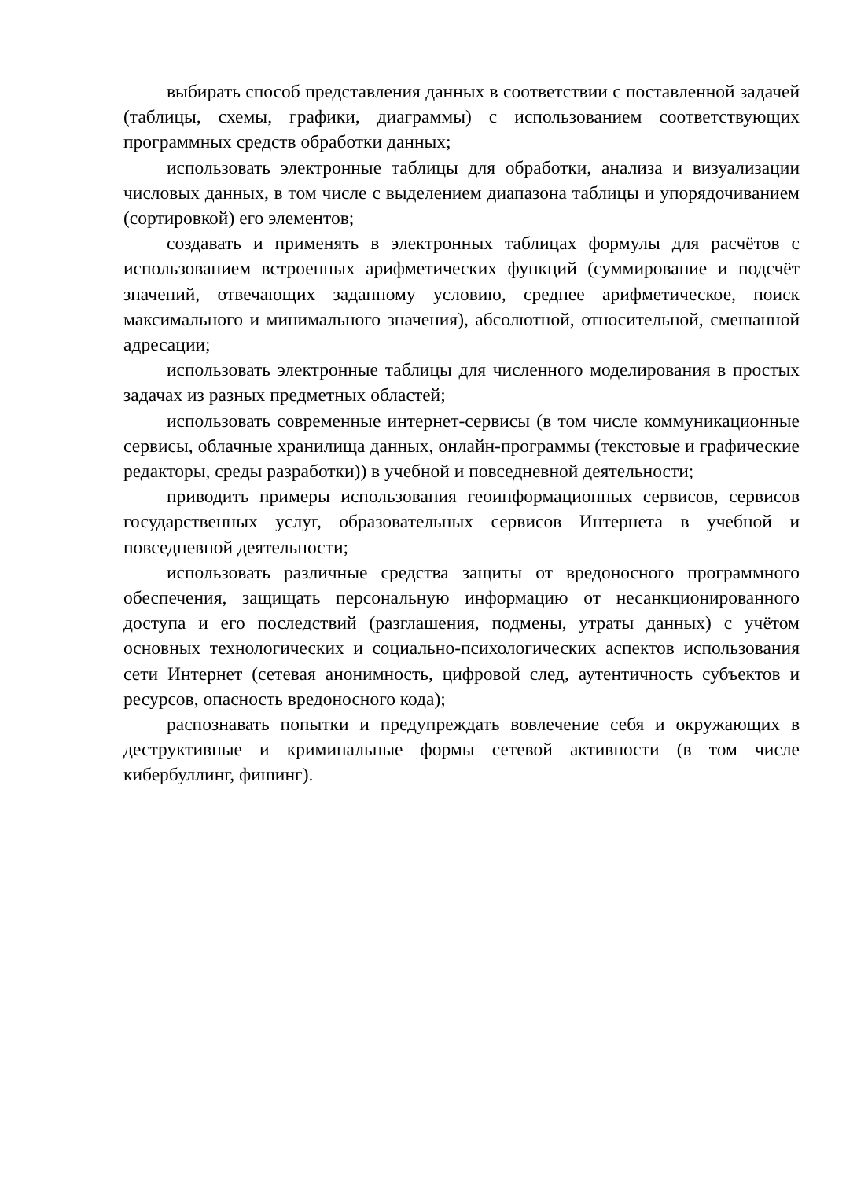выбирать способ представления данных в соответствии с поставленной задачей (таблицы, схемы, графики, диаграммы) с использованием соответствующих программных средств обработки данных;
использовать электронные таблицы для обработки, анализа и визуализации числовых данных, в том числе с выделением диапазона таблицы и упорядочиванием (сортировкой) его элементов;
создавать и применять в электронных таблицах формулы для расчётов с использованием встроенных арифметических функций (суммирование и подсчёт значений, отвечающих заданному условию, среднее арифметическое, поиск максимального и минимального значения), абсолютной, относительной, смешанной адресации;
использовать электронные таблицы для численного моделирования в простых задачах из разных предметных областей;
использовать современные интернет-сервисы (в том числе коммуникационные сервисы, облачные хранилища данных, онлайн-программы (текстовые и графические редакторы, среды разработки)) в учебной и повседневной деятельности;
приводить примеры использования геоинформационных сервисов, сервисов государственных услуг, образовательных сервисов Интернета в учебной и повседневной деятельности;
использовать различные средства защиты от вредоносного программного обеспечения, защищать персональную информацию от несанкционированного доступа и его последствий (разглашения, подмены, утраты данных) с учётом основных технологических и социально-психологических аспектов использования сети Интернет (сетевая анонимность, цифровой след, аутентичность субъектов и ресурсов, опасность вредоносного кода);
распознавать попытки и предупреждать вовлечение себя и окружающих в деструктивные и криминальные формы сетевой активности (в том числе кибербуллинг, фишинг).